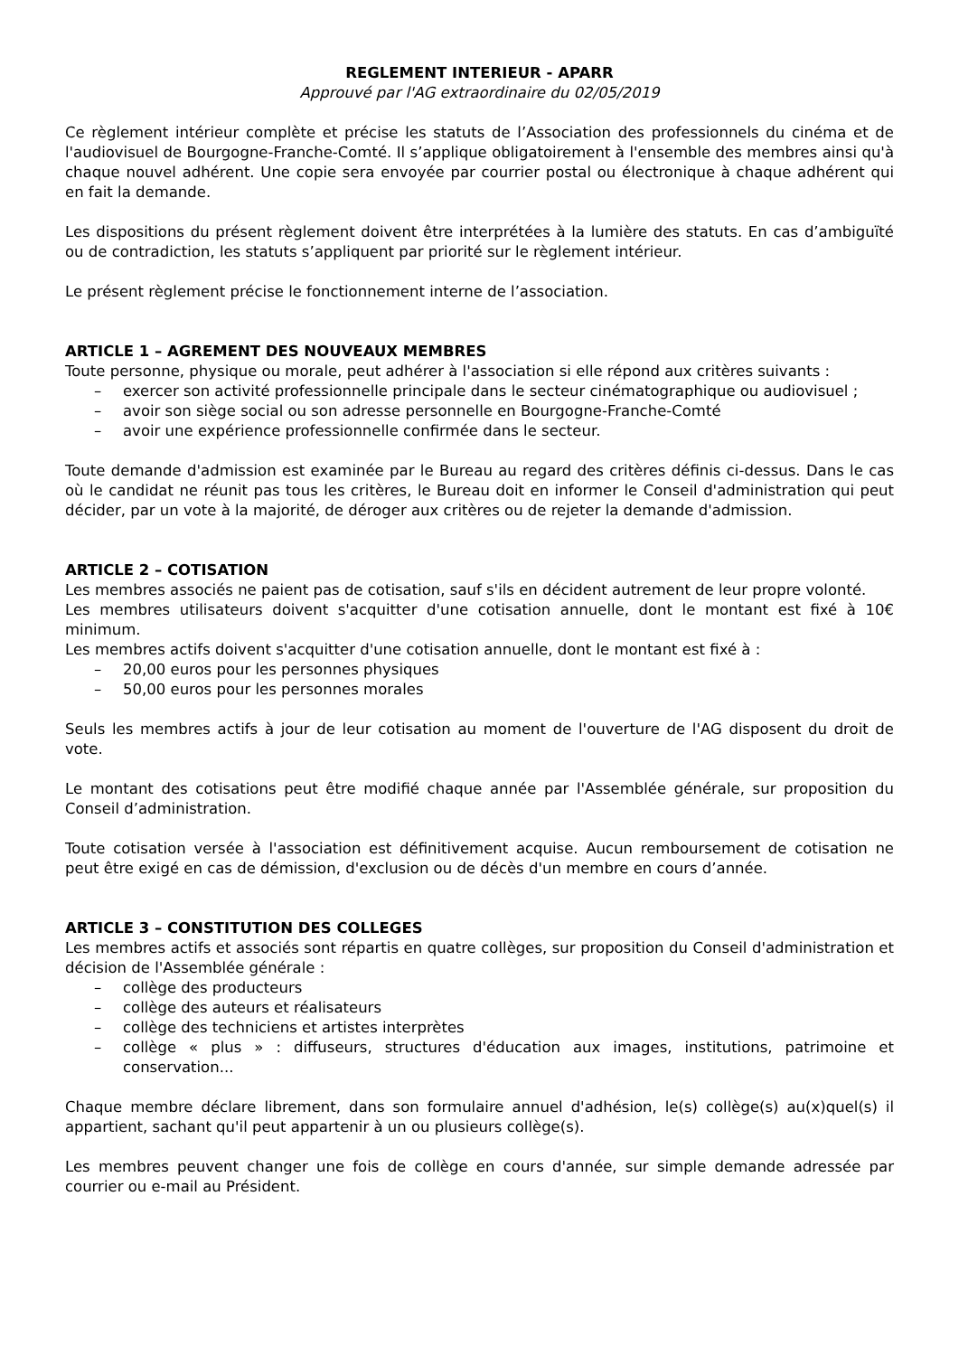REGLEMENT INTERIEUR - APARR
Approuvé par l'AG extraordinaire du 02/05/2019
Ce règlement intérieur complète et précise les statuts de l’Association des professionnels du cinéma et de l'audiovisuel de Bourgogne-Franche-Comté. Il s’applique obligatoirement à l'ensemble des membres ainsi qu'à chaque nouvel adhérent. Une copie sera envoyée par courrier postal ou électronique à chaque adhérent qui en fait la demande.
Les dispositions du présent règlement doivent être interprétées à la lumière des statuts. En cas d’ambiguïté ou de contradiction, les statuts s’appliquent par priorité sur le règlement intérieur.
Le présent règlement précise le fonctionnement interne de l’association.
ARTICLE 1 – AGREMENT DES NOUVEAUX MEMBRES
Toute personne, physique ou morale, peut adhérer à l'association si elle répond aux critères suivants :
– exercer son activité professionnelle principale dans le secteur cinématographique ou audiovisuel ;
– avoir son siège social ou son adresse personnelle en Bourgogne-Franche-Comté
– avoir une expérience professionnelle confirmée dans le secteur.
Toute demande d'admission est examinée par le Bureau au regard des critères définis ci-dessus. Dans le cas où le candidat ne réunit pas tous les critères, le Bureau doit en informer le Conseil d'administration qui peut décider, par un vote à la majorité, de déroger aux critères ou de rejeter la demande d'admission.
ARTICLE 2 – COTISATION
Les membres associés ne paient pas de cotisation, sauf s'ils en décident autrement de leur propre volonté.
Les membres utilisateurs doivent s'acquitter d'une cotisation annuelle, dont le montant est fixé à 10€ minimum.
Les membres actifs doivent s'acquitter d'une cotisation annuelle, dont le montant est fixé à :
– 20,00 euros pour les personnes physiques
– 50,00 euros pour les personnes morales
Seuls les membres actifs à jour de leur cotisation au moment de l'ouverture de l'AG disposent du droit de vote.
Le montant des cotisations peut être modifié chaque année par l'Assemblée générale, sur proposition du Conseil d’administration.
Toute cotisation versée à l'association est définitivement acquise. Aucun remboursement de cotisation ne peut être exigé en cas de démission, d'exclusion ou de décès d'un membre en cours d’année.
ARTICLE 3 – CONSTITUTION DES COLLEGES
Les membres actifs et associés sont répartis en quatre collèges, sur proposition du Conseil d'administration et décision de l'Assemblée générale :
– collège des producteurs
– collège des auteurs et réalisateurs
– collège des techniciens et artistes interprètes
– collège « plus » : diffuseurs, structures d'éducation aux images, institutions, patrimoine et conservation...
Chaque membre déclare librement, dans son formulaire annuel d'adhésion, le(s) collège(s) au(x)quel(s) il appartient, sachant qu'il peut appartenir à un ou plusieurs collège(s).
Les membres peuvent changer une fois de collège en cours d'année, sur simple demande adressée par courrier ou e-mail au Président.